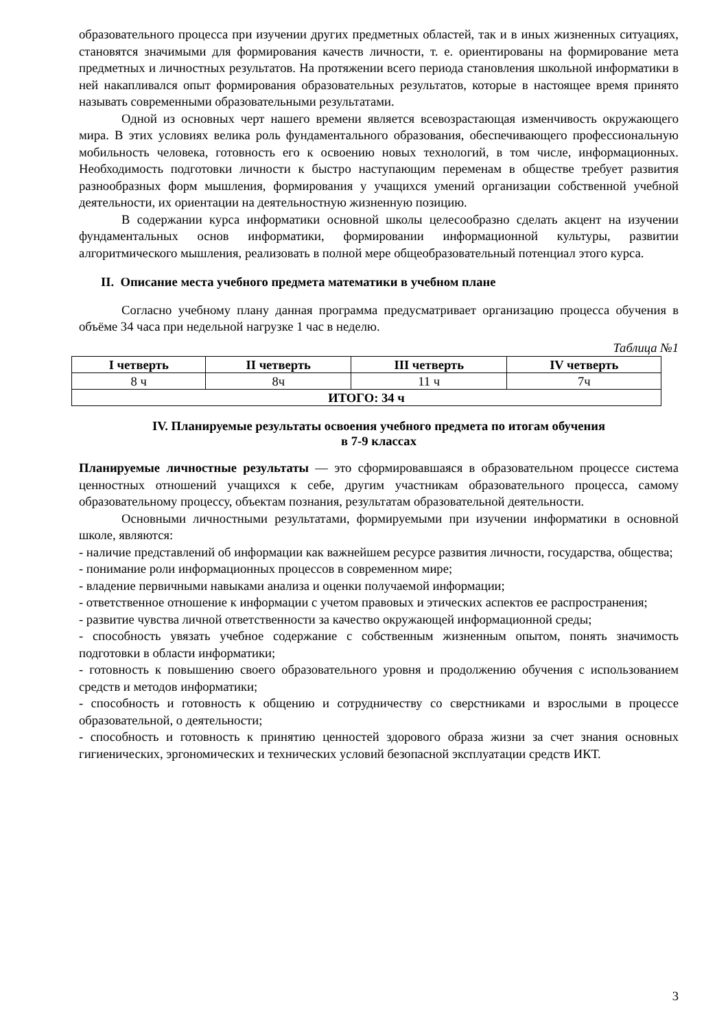образовательного процесса при изучении других предметных областей, так и в иных жизненных ситуациях, становятся значимыми для формирования качеств личности, т. е. ориентированы на формирование мета предметных и личностных результатов. На протяжении всего периода становления школьной информатики в ней накапливался опыт формирования образовательных результатов, которые в настоящее время принято называть современными образовательными результатами.
Одной из основных черт нашего времени является всевозрастающая изменчивость окружающего мира. В этих условиях велика роль фундаментального образования, обеспечивающего профессиональную мобильность человека, готовность его к освоению новых технологий, в том числе, информационных. Необходимость подготовки личности к быстро наступающим переменам в обществе требует развития разнообразных форм мышления, формирования у учащихся умений организации собственной учебной деятельности, их ориентации на деятельностную жизненную позицию.
В содержании курса информатики основной школы целесообразно сделать акцент на изучении фундаментальных основ информатики, формировании информационной культуры, развитии алгоритмического мышления, реализовать в полной мере общеобразовательный потенциал этого курса.
II. Описание места учебного предмета математики в учебном плане
Согласно учебному плану данная программа предусматривает организацию процесса обучения в объёме 34 часа при недельной нагрузке 1 час в неделю.
Таблица №1
| I четверть | II четверть | III четверть | IV четверть |
| --- | --- | --- | --- |
| 8 ч | 8ч | 11 ч | 7ч |
| ИТОГО: 34 ч | | | |
IV. Планируемые результаты освоения учебного предмета по итогам обучения
в 7-9 классах
Планируемые личностные результаты — это сформировавшаяся в образовательном процессе система ценностных отношений учащихся к себе, другим участникам образовательного процесса, самому образовательному процессу, объектам познания, результатам образовательной деятельности.
Основными личностными результатами, формируемыми при изучении информатики в основной школе, являются:
- наличие представлений об информации как важнейшем ресурсе развития личности, государства, общества;
- понимание роли информационных процессов в современном мире;
- владение первичными навыками анализа и оценки получаемой информации;
- ответственное отношение к информации с учетом правовых и этических аспектов ее распространения;
- развитие чувства личной ответственности за качество окружающей информационной среды;
- способность увязать учебное содержание с собственным жизненным опытом, понять значимость подготовки в области информатики;
- готовность к повышению своего образовательного уровня и продолжению обучения с использованием средств и методов информатики;
- способность и готовность к общению и сотрудничеству со сверстниками и взрослыми в процессе образовательной, о деятельности;
- способность и готовность к принятию ценностей здорового образа жизни за счет знания основных гигиенических, эргономических и технических условий безопасной эксплуатации средств ИКТ.
3